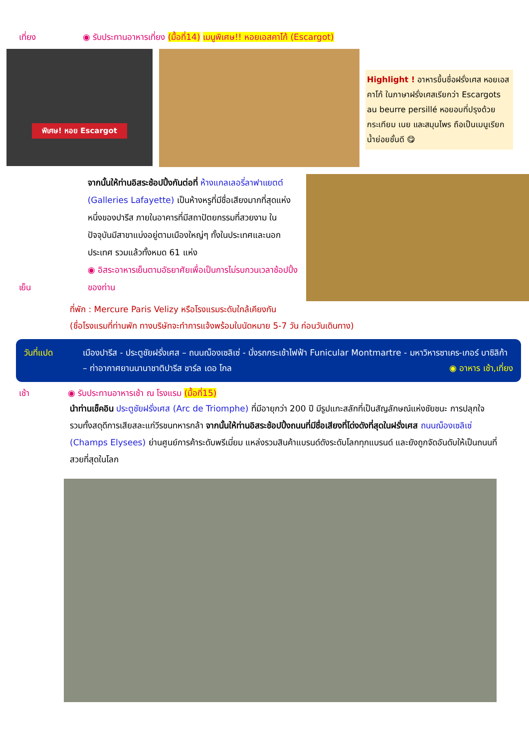เที่ยง ◉ รับประทานอาหารเที่ยง (มื้อที่14) เมนูพิเศษ!! หอยเอสคาโก้ (Escargot)
พิเศษ! หอย Escargot
Highlight ! อาหารขึ้นชื่อฝรั่งเศส หอยเอสคาโก้ ในภาษาฝรั่งเศสเรียกว่า Escargots au beurre persillé หอยอบที่ปรุงด้วยกระเทียม เนย และสมุนไพร ถือเป็นเมนูเรียกน้ำย่อยชั้นดี 😋
เย็น
จากนั้นให้ท่านอิสระช้อปปิ้งกันต่อที่ ห้างแกลเลอรี่ลาฟาแยตต์ (Galleries Lafayette) เป็นห้างหรูที่มีชื่อเสียงมากที่สุดแห่งหนึ่งของปารีส ภายในอาคารที่มีสถาปัตยกรรมที่สวยงาม ในปัจจุบันมีสาขาแบ่งอยู่ตามเมืองใหญ่ๆ ทั้งในประเทศและนอกประเทศ รวมแล้วทั้งหมด 61 แห่ง
◉ อิสระอาหารเย็นตามอัธยาศัยเพื่อเป็นการไม่รบกวนเวลาช้อปปิ้งของท่าน
ที่พัก : Mercure Paris Velizy หรือโรงแรมระดับใกล้เคียงกัน
(ชื่อโรงแรมที่ท่านพัก ทางบริษัทจะทำการแจ้งพร้อมใบนัดหมาย 5-7 วัน ก่อนวันเดินทาง)
วันที่แปด เมืองปารีส - ประตูชัยฝรั่งเศส – ถนนฌ็องเซลิเซ่ - นั่งรถกระเช้าไฟฟ้า Funicular Montmartre - มหาวิหารซาเคร-เกอร์ บาซิลิก้า – ท่าอากาศยานนานาชาติปารีส ชาร์ล เดอ โกล ◉ อาหาร เช้า,เที่ยง
เช้า ◉ รับประทานอาหารเช้า ณ โรงแรม (มื้อที่15)
นำท่านเช็คอิน ประตูชัยฝรั่งเศส (Arc de Triomphe) ที่มีอายุกว่า 200 ปี มีรูปแกะสลักที่เป็นสัญลักษณ์แห่งชัยชนะ การปลุกใจ รวมทั้งสดุดีการเสียสละแก่วีรชนทหารกล้า จากนั้นให้ท่านอิสระช้อปปิ้งถนนที่มีชื่อเสียงที่โด่งดังที่สุดในฝรั่งเศส ถนนฌ็องเซลิเซ่ (Champs Elysees) ย่านศูนย์การค้าระดับพรีเมี่ยม แหล่งรวมสินค้าแบรนด์ดังระดับโลกทุกแบรนด์ และยังถูกจัดอันดับให้เป็นถนนที่สวยที่สุดในโลก